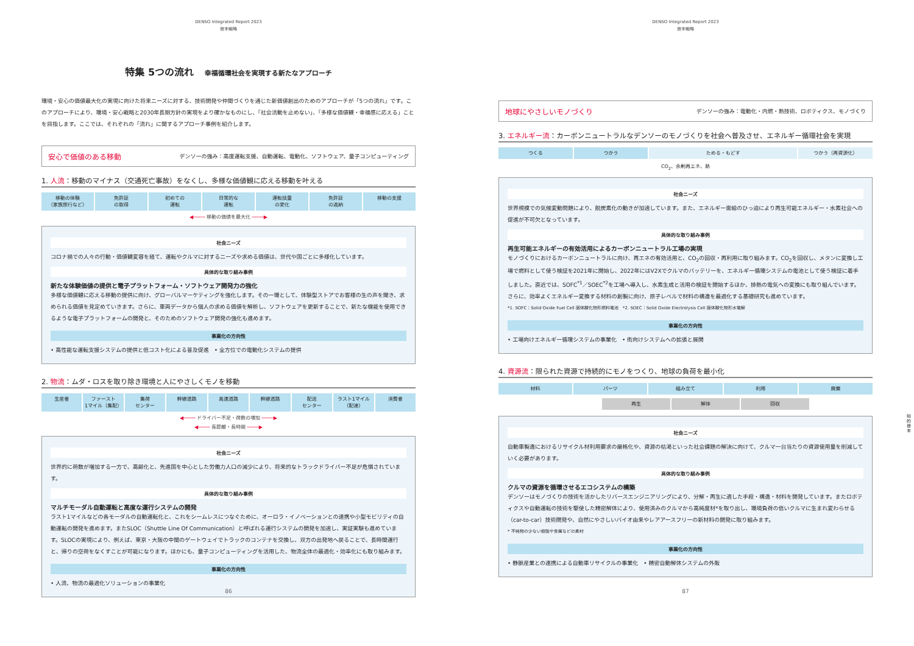DENSO Integrated Report 2023
資本戦略
特集 5つの流れ 幸福循環社会を実現する新たなアプローチ
環境・安心の価値最大化の実現に向けた将来ニーズに対する、技術開発や仲間づくりを通じた新価値創出のためのアプローチが「5つの流れ」です。このアプローチにより、環境・安心戦略と2030年長期方針の実現をより確かなものにし、「社会活動を止めない」、「多様な価値観・幸福感に応える」ことを目指します。ここでは、それぞれの「流れ」に関するアプローチ事例を紹介します。
安心で価値のある移動 デンソーの強み：高度運転支援、自動運転、電動化、ソフトウェア、量子コンピューティング
1. 人流：移動のマイナス（交通死亡事故）をなくし、多様な価値観に応える移動を叶える
移動の体験
（家族旅行など）
免許証
の取得
初めての
運転
日常的な
運転
運転技量
の変化
免許証
の返納
移動の支援
◀──── 移動の価値を最大化 ────▶
社会ニーズ
コロナ禍での人々の行動・価値観変容を経て、運転やクルマに対するニーズや求める価値は、世代や国ごとに多様化しています。
具体的な取り組み事例
新たな体験価値の提供と電子プラットフォーム・ソフトウェア開発力の強化
多様な価値観に応える移動の提供に向け、グローバルマーケティングを強化します。その一環として、体験型ストアでお客様の生の声を聞き、求められる価値を見定めていきます。さらに、車両データから個人の求める価値を解析し、ソフトウェアを更新することで、新たな機能を使用できるような電子プラットフォームの開発と、そのためのソフトウェア開発の強化も進めます。
事業化の方向性
• 高性能な運転支援システムの提供と低コスト化による普及促進　• 全方位での電動化システムの提供
2. 物流：ムダ・ロスを取り除き環境と人にやさしくモノを移動
生産者 ファースト
1マイル（集配）
集荷
センター
幹線道路 高速道路 幹線道路 配送
センター
ラスト1マイル
（配達）
消費者
◀──── ドライバー不足・荷数の増加 ────▶
◀──── 長距離・長時間 ────▶
社会ニーズ
世界的に荷数が増加する一方で、高齢化と、先進国を中心とした労働力人口の減少により、将来的なトラックドライバー不足が危惧されています。
具体的な取り組み事例
マルチモーダル自動運転と高度な運行システムの開発
ラスト1マイルなどの各モーダルの自動運転化と、これをシームレスにつなぐために、オーロラ・イノベーションとの連携や小型モビリティの自動運転の開発を進めます。またSLOC（Shuttle Line Of Communication）と呼ばれる運行システムの開発を加速し、実証実験も進めています。SLOCの実現により、例えば、東京・大阪の中間のゲートウェイでトラックのコンテナを交換し、双方の出発地へ戻ることで、長時間運行と、帰りの空荷をなくすことが可能になります。ほかにも、量子コンピューティングを活用した、物流全体の最適化・効率化にも取り組みます。
事業化の方向性
• 人流、物流の最適化ソリューションの事業化
86
DENSO Integrated Report 2023
資本戦略
地球にやさしいモノづくり デンソーの強み：電動化・内燃・熱技術、ロボティクス、モノづくり
3. エネルギー流：カーボンニュートラルなデンソーのモノづくりを社会へ普及させ、エネルギー循環社会を実現
つくる つかう ためる・もどす つかう（再資源化）
CO<sub>2</sub>、余剰再エネ、熱
社会ニーズ
世界規模での気候変動問題により、脱炭素化の動きが加速しています。また、エネルギー需給のひっ迫により再生可能エネルギー・水素社会への促進が不可欠となっています。
具体的な取り組み事例
再生可能エネルギーの有効活用によるカーボンニュートラル工場の実現
モノづくりにおけるカーボンニュートラルに向け、再エネの有効活用と、CO<sub>2</sub>の回収・再利用に取り組みます。CO<sub>2</sub>を回収し、メタンに変換し工場で燃料として使う検証を2021年に開始し、2022年にはV2Xでクルマのバッテリーを、エネルギー循環システムの電池として使う検証に着手しました。直近では、SOFC<sup>*1</sup>／SOEC<sup>*2</sup>を工場へ導入し、水素生成と活用の検証を開始するほか、排熱の電気への変換にも取り組んでいます。さらに、効率よくエネルギー変換する材料の創製に向け、原子レベルで材料の構造を最適化する基礎研究も進めています。
*1. SOFC：Solid Oxide Fuel Cell 固体酸化物形燃料電池　*2. SOEC：Solid Oxide Electrolysis Cell 固体酸化物形水電解
事業化の方向性
• 工場向けエネルギー循環システムの事業化　• 街向けシステムへの拡張と展開
4. 資源流：限られた資源で持続的にモノをつくり、地球の負荷を最小化
材料 パーツ 組み立て 利用 廃棄
再生 解体 回収
社会ニーズ
自動車製造におけるリサイクル材利用要求の厳格化や、資源の枯渇といった社会課題の解決に向けて、クルマ一台当たりの資源使用量を削減していく必要があります。
具体的な取り組み事例
クルマの資源を循環させるエコシステムの構築
デンソーはモノづくりの技術を活かしたリバースエンジニアリングにより、分解・再生に適した手段・構造・材料を開発しています。またロボティクスや自動運転の技術を駆使した精密解体により、使用済みのクルマから高純度材*を取り出し、環境負荷の低いクルマに生まれ変わらせる（car-to-car）技術開発や、自然にやさしいバイオ由来やレアアースフリーの新材料の開発に取り組みます。
* 不純物の少ない樹脂や金属などの素材
事業化の方向性
• 静脈産業との連携による自動車リサイクルの事業化　• 精密自動解体システムの外販
知的資本
87